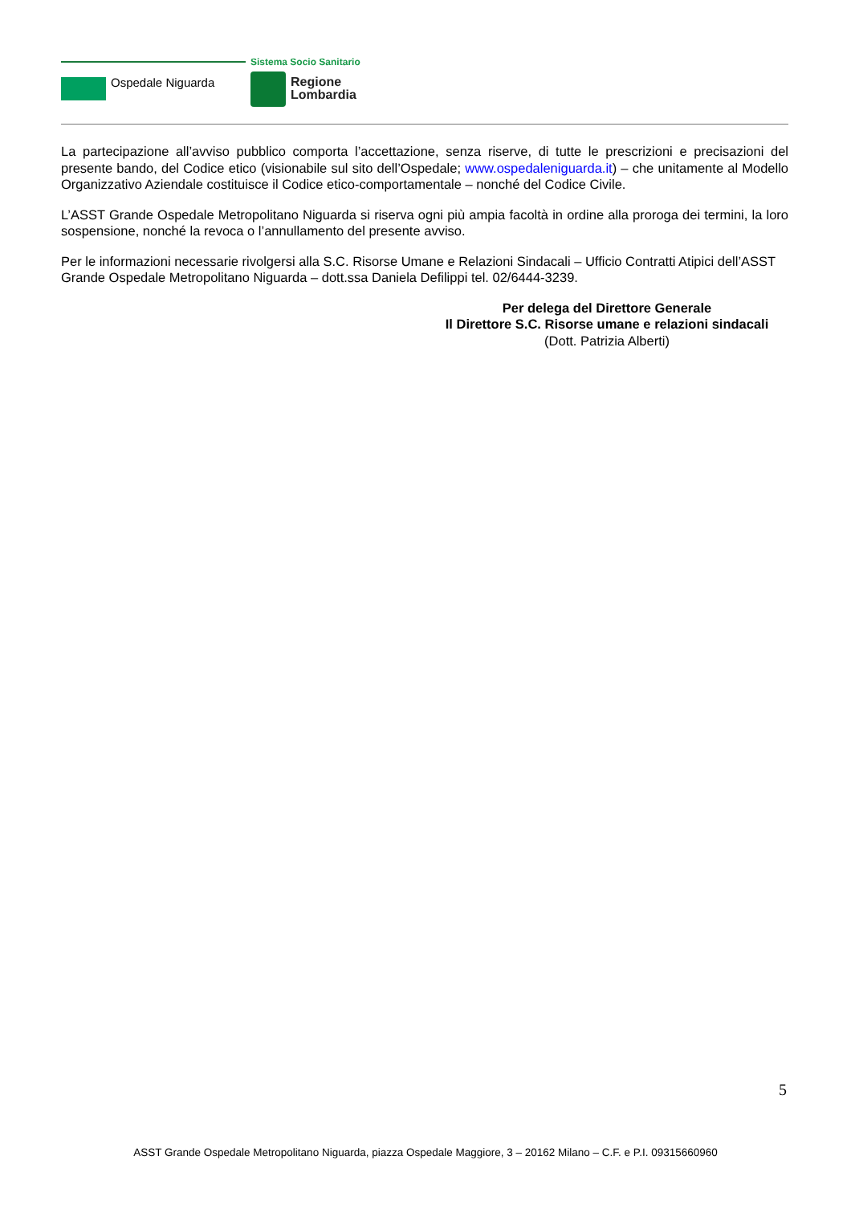Sistema Socio Sanitario
Ospedale Niguarda
Regione
Lombardia
La partecipazione all’avviso pubblico comporta l’accettazione, senza riserve, di tutte le prescrizioni e precisazioni del presente bando, del Codice etico (visionabile sul sito dell’Ospedale; www.ospedaleniguarda.it) – che unitamente al Modello Organizzativo Aziendale costituisce il Codice etico-comportamentale – nonché del Codice Civile.
L’ASST Grande Ospedale Metropolitano Niguarda si riserva ogni più ampia facoltà in ordine alla proroga dei termini, la loro sospensione, nonché la revoca o l’annullamento del presente avviso.
Per le informazioni necessarie rivolgersi alla S.C. Risorse Umane e Relazioni Sindacali – Ufficio Contratti Atipici dell’ASST Grande Ospedale Metropolitano Niguarda – dott.ssa Daniela Defilippi tel. 02/6444-3239.
Per delega del Direttore Generale
Il Direttore S.C. Risorse umane e relazioni sindacali
(Dott. Patrizia Alberti)
5
ASST Grande Ospedale Metropolitano Niguarda, piazza Ospedale Maggiore, 3 – 20162 Milano – C.F. e P.I. 09315660960